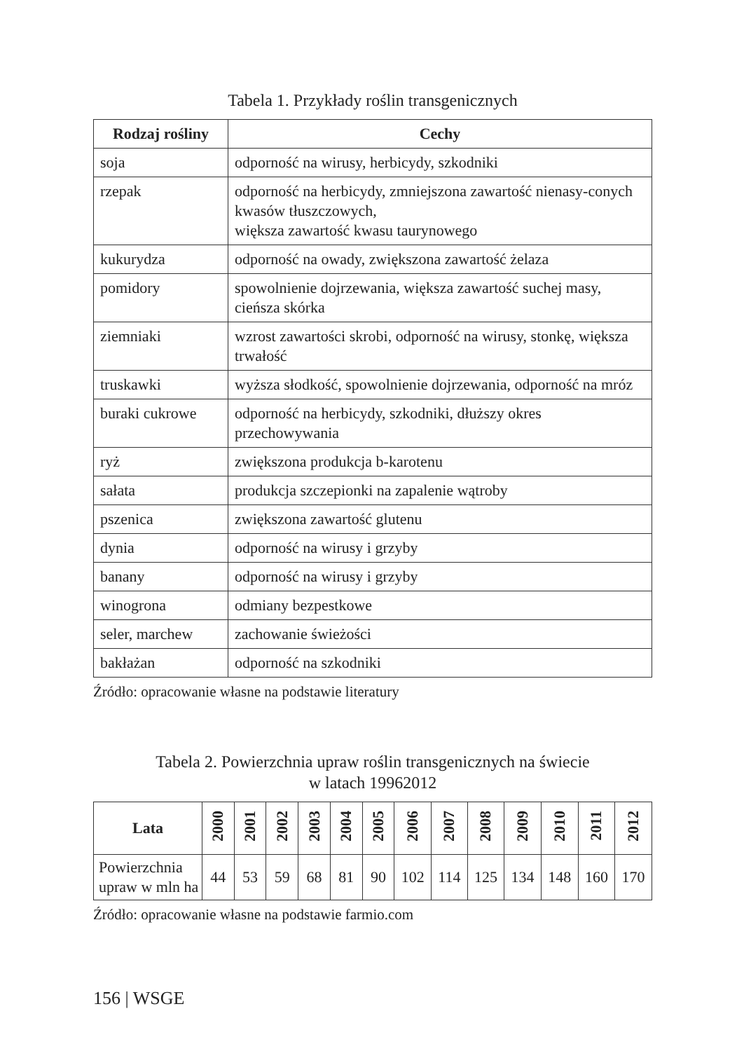Tabela 1. Przykłady roślin transgenicznych
| Rodzaj rośliny | Cechy |
| --- | --- |
| soja | odporność na wirusy, herbicydy, szkodniki |
| rzepak | odporność na herbicydy, zmniejszona zawartość nienasy-conych kwasów tłuszczowych, większa zawartość kwasu taurynowego |
| kukurydza | odporność na owady, zwiększona zawartość żelaza |
| pomidory | spowolnienie dojrzewania, większa zawartość suchej masy, cieńsza skórka |
| ziemniaki | wzrost zawartości skrobi, odporność na wirusy, stonkę, większa trwałość |
| truskawki | wyższa słodkość, spowolnienie dojrzewania, odporność na mróz |
| buraki cukrowe | odporność na herbicydy, szkodniki, dłuższy okres przechowywania |
| ryż | zwiększona produkcja b-karotenu |
| sałata | produkcja szczepionki na zapalenie wątroby |
| pszenica | zwiększona zawartość glutenu |
| dynia | odporność na wirusy i grzyby |
| banany | odporność na wirusy i grzyby |
| winogrona | odmiany bezpestkowe |
| seler, marchew | zachowanie świeżości |
| bakłażan | odporność na szkodniki |
Źródło: opracowanie własne na podstawie literatury
Tabela 2. Powierzchnia upraw roślin transgenicznych na świecie
w latach 19962012
| Lata | 2000 | 2001 | 2002 | 2003 | 2004 | 2005 | 2006 | 2007 | 2008 | 2009 | 2010 | 2011 | 2012 |
| --- | --- | --- | --- | --- | --- | --- | --- | --- | --- | --- | --- | --- | --- |
| Powierzchnia upraw w mln ha | 44 | 53 | 59 | 68 | 81 | 90 | 102 | 114 | 125 | 134 | 148 | 160 | 170 |
Źródło: opracowanie własne na podstawie farmio.com
156 | WSGE